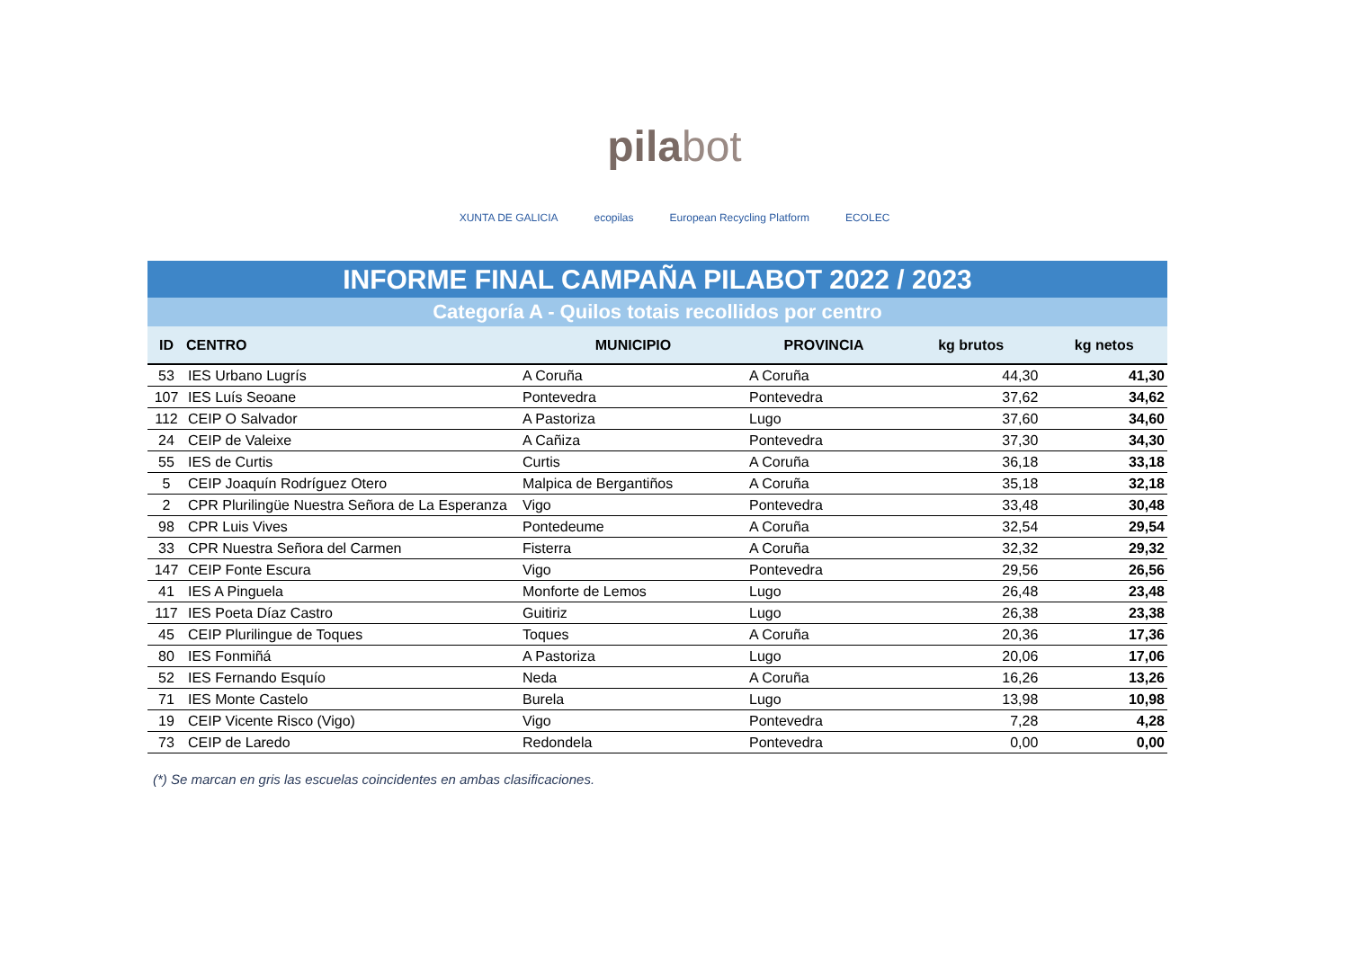pilabot
XUNTA DE GALICIA ecopilas European Recycling Platform ECOLEC
INFORME FINAL CAMPAÑA PILABOT 2022 / 2023
Categoría A - Quilos totais recollidos por centro
| ID | CENTRO | MUNICIPIO | PROVINCIA | kg brutos | kg netos |
| --- | --- | --- | --- | --- | --- |
| 53 | IES Urbano Lugrís | A Coruña | A Coruña | 44,30 | 41,30 |
| 107 | IES Luís Seoane | Pontevedra | Pontevedra | 37,62 | 34,62 |
| 112 | CEIP O Salvador | A Pastoriza | Lugo | 37,60 | 34,60 |
| 24 | CEIP de Valeixe | A Cañiza | Pontevedra | 37,30 | 34,30 |
| 55 | IES de Curtis | Curtis | A Coruña | 36,18 | 33,18 |
| 5 | CEIP Joaquín Rodríguez Otero | Malpica de Bergantiños | A Coruña | 35,18 | 32,18 |
| 2 | CPR Plurilingüe Nuestra Señora de La Esperanza | Vigo | Pontevedra | 33,48 | 30,48 |
| 98 | CPR Luis Vives | Pontedeume | A Coruña | 32,54 | 29,54 |
| 33 | CPR Nuestra Señora del Carmen | Fisterra | A Coruña | 32,32 | 29,32 |
| 147 | CEIP Fonte Escura | Vigo | Pontevedra | 29,56 | 26,56 |
| 41 | IES A Pinguela | Monforte de Lemos | Lugo | 26,48 | 23,48 |
| 117 | IES Poeta Díaz Castro | Guitiriz | Lugo | 26,38 | 23,38 |
| 45 | CEIP Plurilingue de Toques | Toques | A Coruña | 20,36 | 17,36 |
| 80 | IES Fonmiñá | A Pastoriza | Lugo | 20,06 | 17,06 |
| 52 | IES Fernando Esquío | Neda | A Coruña | 16,26 | 13,26 |
| 71 | IES Monte Castelo | Burela | Lugo | 13,98 | 10,98 |
| 19 | CEIP Vicente Risco (Vigo) | Vigo | Pontevedra | 7,28 | 4,28 |
| 73 | CEIP de Laredo | Redondela | Pontevedra | 0,00 | 0,00 |
(*) Se marcan en gris las escuelas coincidentes en ambas clasificaciones.